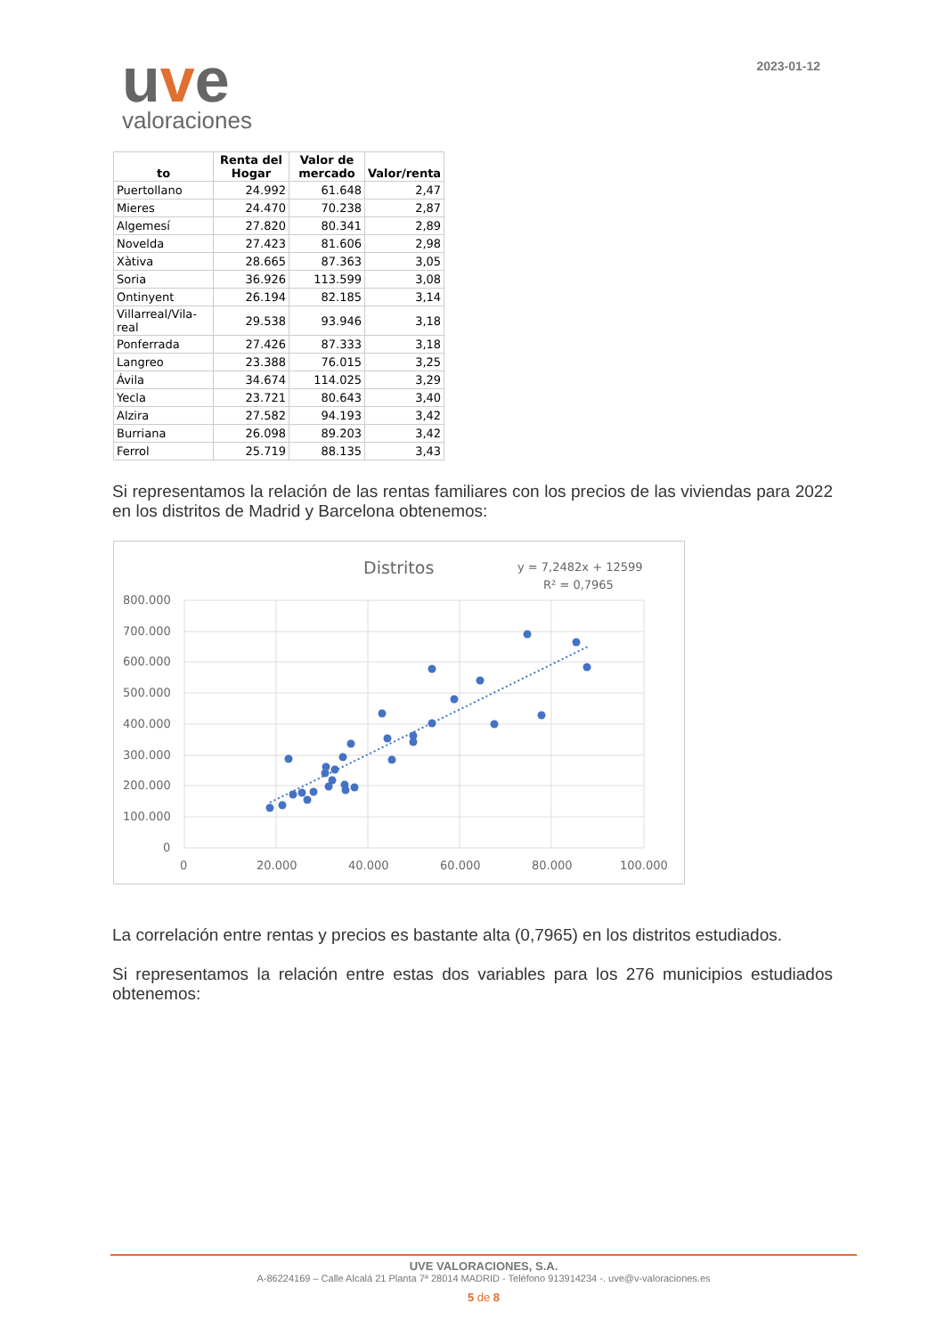uve
valoraciones
2023-01-12
| to | Renta del Hogar | Valor de mercado | Valor/renta |
| --- | --- | --- | --- |
| Puertollano | 24.992 | 61.648 | 2,47 |
| Mieres | 24.470 | 70.238 | 2,87 |
| Algemesí | 27.820 | 80.341 | 2,89 |
| Novelda | 27.423 | 81.606 | 2,98 |
| Xàtiva | 28.665 | 87.363 | 3,05 |
| Soria | 36.926 | 113.599 | 3,08 |
| Ontinyent | 26.194 | 82.185 | 3,14 |
| Villarreal/Vila-real | 29.538 | 93.946 | 3,18 |
| Ponferrada | 27.426 | 87.333 | 3,18 |
| Langreo | 23.388 | 76.015 | 3,25 |
| Ávila | 34.674 | 114.025 | 3,29 |
| Yecla | 23.721 | 80.643 | 3,40 |
| Alzira | 27.582 | 94.193 | 3,42 |
| Burriana | 26.098 | 89.203 | 3,42 |
| Ferrol | 25.719 | 88.135 | 3,43 |
Si representamos la relación de las rentas familiares con los precios de las viviendas para 2022 en los distritos de Madrid y Barcelona obtenemos:
Distritos
y = 7,2482x + 12599
R² = 0,7965
800.000
700.000
600.000
500.000
400.000
300.000
200.000
100.000
0
0
20.000
40.000
60.000
80.000
100.000
La correlación entre rentas y precios es bastante alta (0,7965) en los distritos estudiados.
Si representamos la relación entre estas dos variables para los 276 municipios estudiados obtenemos:
UVE VALORACIONES, S.A.
A-86224169 – Calle Alcalá 21 Planta 7ª 28014 MADRID - Teléfono 913914234 -. uve@v-valoraciones.es
5 de 8